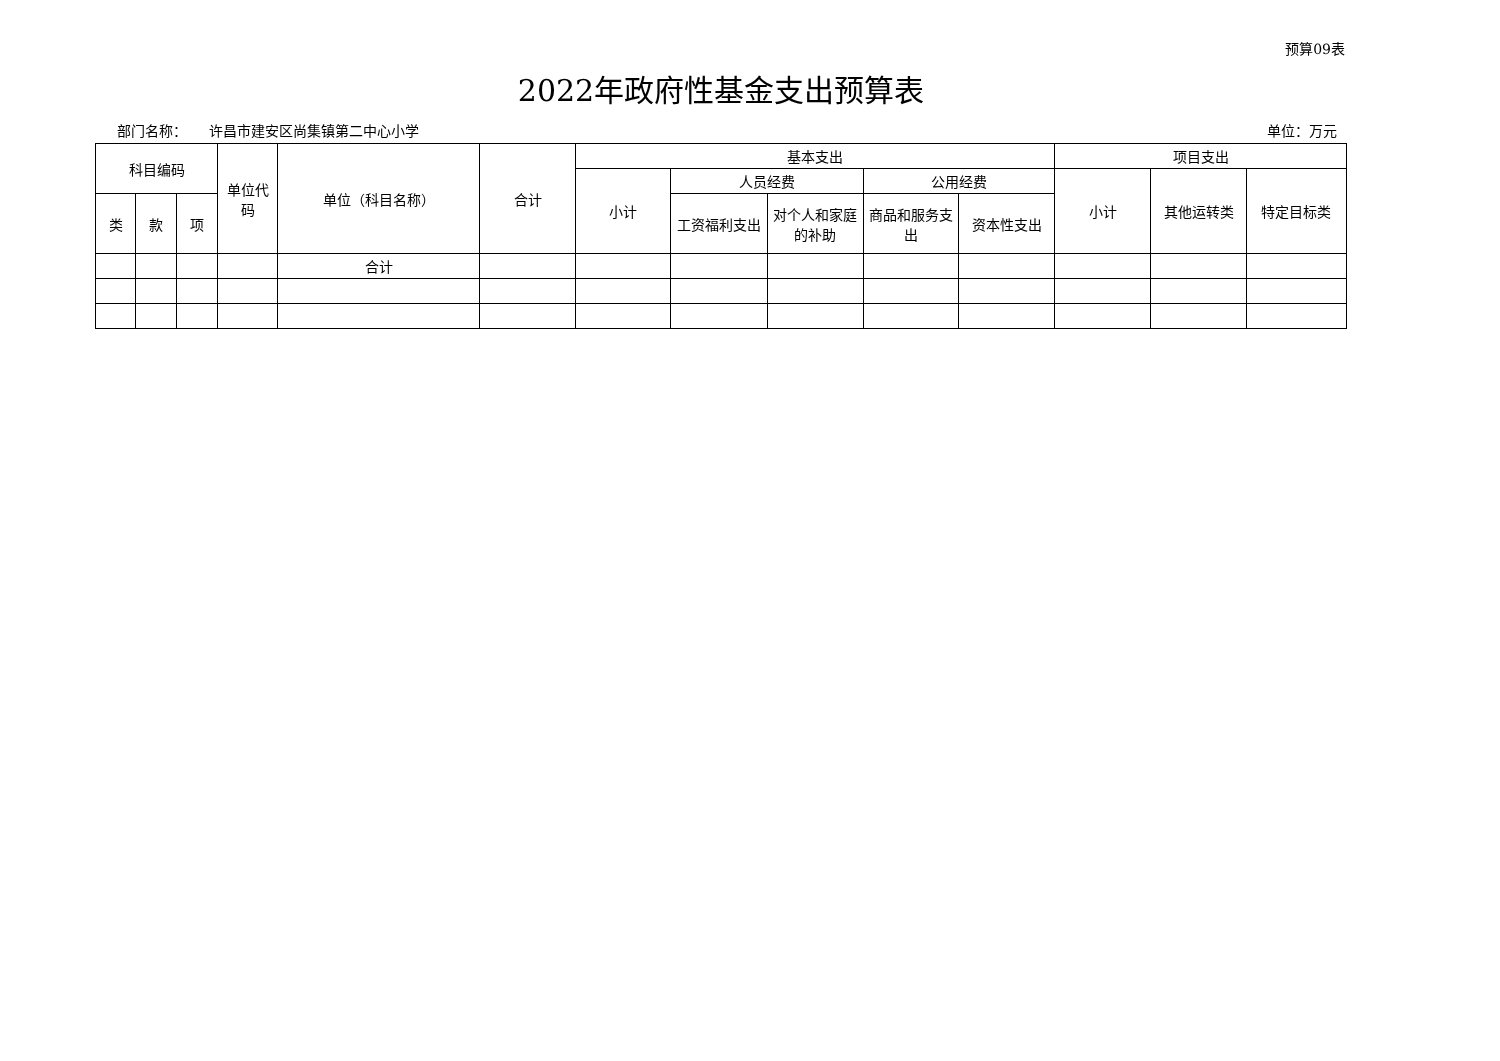预算09表
2022年政府性基金支出预算表
部门名称： 许昌市建安区尚集镇第二中心小学 单位：万元
| 科目编码 | | | 单位代码 | 单位（科目名称） | 合计 | 基本支出 | | | | | 项目支出 | | |
| --- | --- | --- | --- | --- | --- | --- | --- | --- | --- | --- | --- | --- | --- |
| | | | | | | 小计 | 人员经费 | | 公用经费 | | 小计 | 其他运转类 | 特定目标类 |
| 类 | 款 | 项 | | | | | 工资福利支出 | 对个人和家庭的补助 | 商品和服务支出 | 资本性支出 | | | |
| | | | | 合计 | | | | | | | | | |